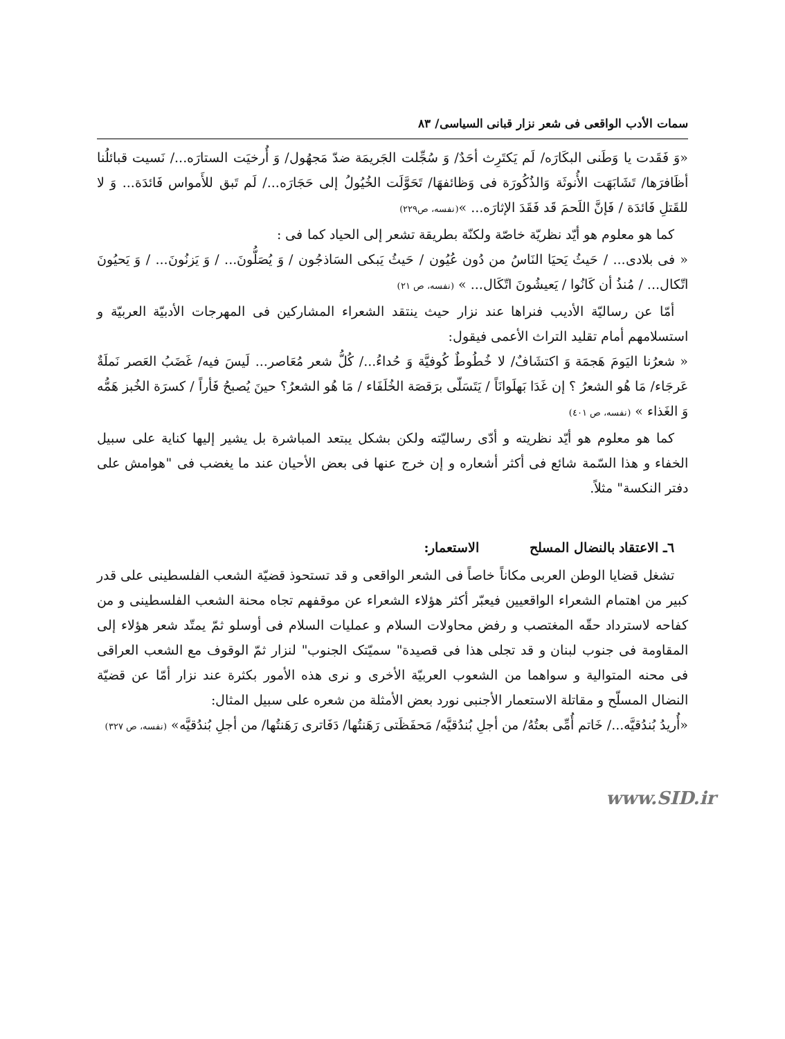سمات الأدب الواقعی فی شعر نزار قبانی السیاسی/ ٨٣
«وَ فَقَدت یا وَطَنی البکَارَه/ لَم یَکتَرِث أحَدٌ/ وَ سُجِّلت الجَریمَة ضدّ مَجهُول/ وَ أُرخیَت الستارَه.../ نَسیت قبائلُنا أظَافرَها/ تَشَابَهَت الأُنوثَة وَالذُکُورَة فی وَظائفهَا/ تَحَوَّلَت الخُیُولُ إلی حَجَارَه.../ لَم تَبق للأَمواس فَائدَة... وَ لا للقَتلِ فَائدَة / فَإنَّ اللَحمَ قَد فَقَدَ الإثارَه... »(نفسه، ص٢٢٩)
كما هو معلوم هو أيّد نظریّة خاصّة ولکنّة بطریقة تشعر إلی الحیاد کما فی :
« فی بلادی... / حَیثُ یَحیَا النَاسُ من دُون عُیُون / حَیثُ یَبکی السَاذجُون / وَ یُصَلُّونَ... / وَ یَزنُونَ... / وَ یَحیُونَ اتّکال... / مُنذُ أن کَانُوا / یَعیشُونَ اتّکَال... » (نفسه، ص ٢١)
أمّا عن رسالیّة الأدیب فنراها عند نزار حیث ینتقد الشعراء المشارکین فی المهرجات الأدبیّة العربیّة و استسلامهم أمام تقلید التراث الأعمی فیقول:
« شعرُنا الیَومَ هَجمَة وَ اکتشَافٌ/ لا خُطُوطٌ کُوفیَّة وَ حُداءُ.../ کُلُّ شعر مُعَاصر... لَیسَ فیه/ غَضَبُ العَصر نَملَةٌ عَرجَاء/ مَا هُو الشعرُ ؟ إن غَدَا بَهلَوانَاً / یَتَسَلّی برَقصَة الخُلَفَاء / مَا هُو الشعرُ؟ حینَ یُصبحُ فَأراً / کسرَة الخُبز هَمُّه وَ الغَذاء » (نفسه، ص ٤٠١)
كما هو معلوم هو أیّد نظریته و أدّی رسالیّته ولکن بشکل یبتعد المباشرة بل یشیر إلیها کنایة علی سبیل الخفاء و هذا السّمة شائع فی أکثر أشعاره و إن خرج عنها فی بعض الأحیان عند ما یغضب فی "هوامش علی دفتر النکسة" مثلاً.
٦ـ الاعتقاد بالنضال المسلح الاستعمار:
تشغل قضایا الوطن العربی مکاناً خاصاً فی الشعر الواقعی و قد تستحوذ قضیّة الشعب الفلسطینی علی قدر کبیر من اهتمام الشعراء الواقعیین فیعبّر أکثر هؤلاء الشعراء عن موقفهم تجاه محنة الشعب الفلسطینی و من کفاحه لاسترداد حقّه المغتصب و رفض محاولات السلام و عملیات السلام فی أوسلو ثمّ یمتّد شعر هؤلاء إلی المقاومة فی جنوب لبنان و قد تجلی هذا فی قصیدة" سمیّتک الجنوب" لنزار ثمّ الوقوف مع الشعب العراقی فی محنه المتوالیة و سواهما من الشعوب العربیّة الأخری و نری هذه الأمور بکثرة عند نزار أمّا عن قضیّة النضال المسلّح و مقاتلة الاستعمار الأجنبی نورد بعض الأمثلة من شعره علی سبیل المثال:
«أُریدُ بُندُقیَّه.../ خَاتم أُمِّی بعتُهُ/ من أجلِ بُندُقیَّه/ مَحفَظَتی رَهَنتُها/ دَفَاتری رَهَنتُها/ من أجلِ بُندُقیَّه» (نفسه، ص ٣٢٧)
www.SID.ir